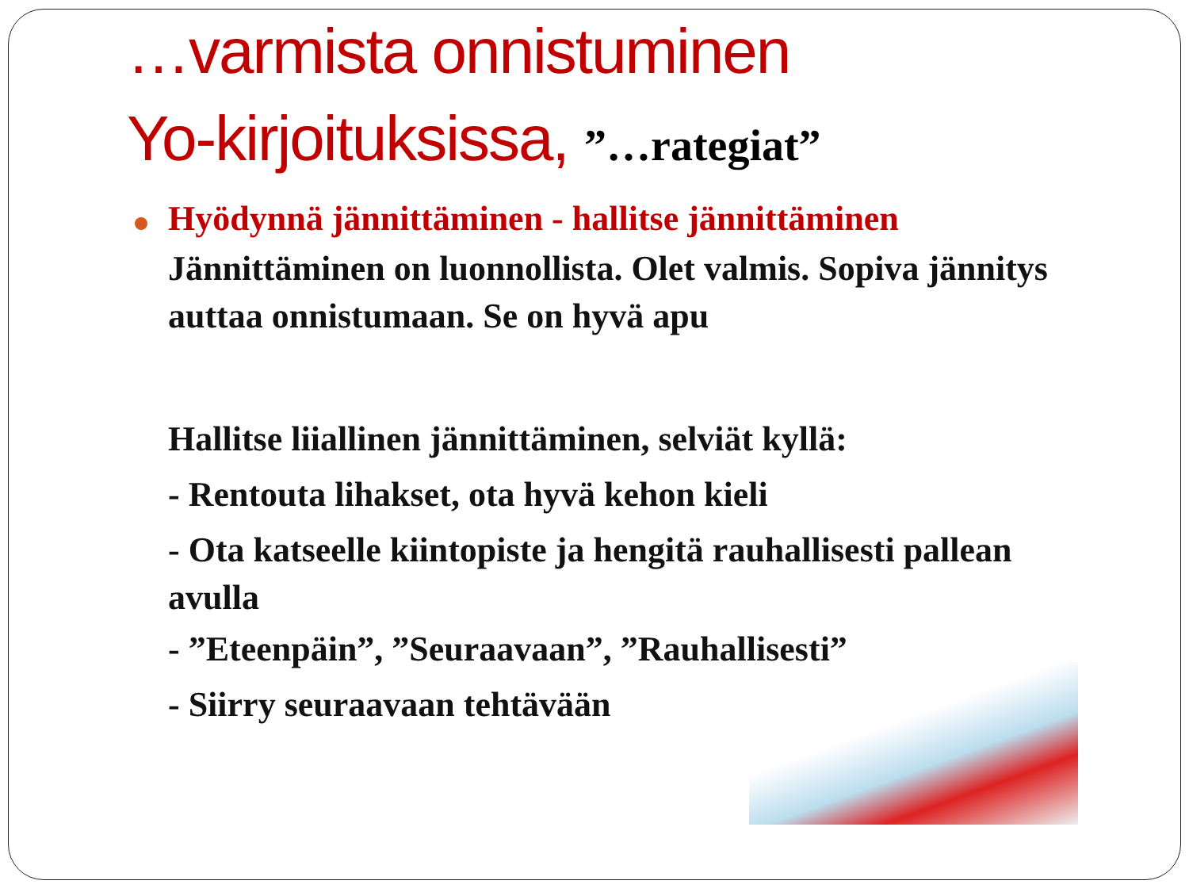…varmista onnistuminen
Yo-kirjoituksissa, ”…rategiat”
Hyödynnä jännittäminen - hallitse jännittäminen
Jännittäminen on luonnollista. Olet valmis. Sopiva jännitys auttaa onnistumaan. Se on hyvä apu
Hallitse liiallinen jännittäminen, selviät kyllä:
- Rentouta lihakset, ota hyvä kehon kieli
- Ota katseelle kiintopiste ja hengitä rauhallisesti pallean avulla
- ”Eteenpäin”, ”Seuraavaan”, ”Rauhallisesti”
- Siirry seuraavaan tehtävään